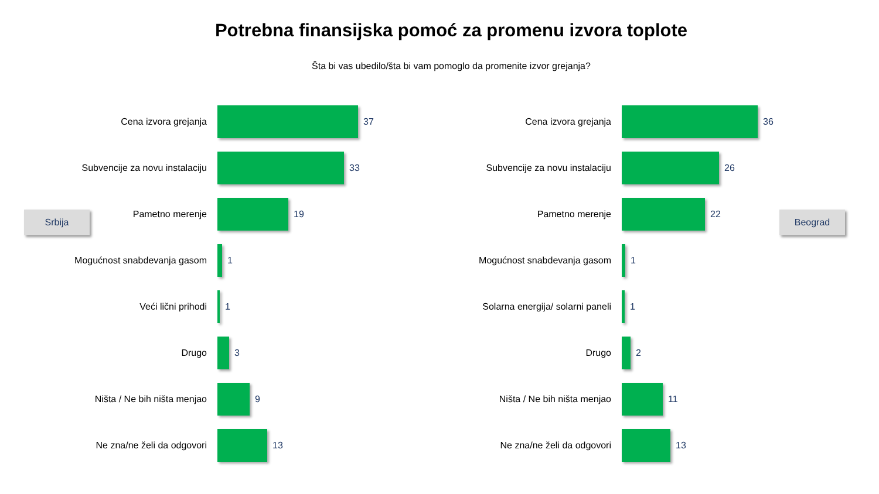Potrebna finansijska pomoć za promenu izvora toplote
Šta bi vas ubedilo/šta bi vam pomoglo da promenite izvor grejanja?
Srbija
Cena izvora grejanja 37
Subvencije za novu instalaciju 33
Pametno merenje 19
Mogućnost snabdevanja gasom 1
Veći lični prihodi 1
Drugo 3
Ništa / Ne bih ništa menjao 9
Ne zna/ne želi da odgovori 13
Cena izvora grejanja 36
Subvencije za novu instalaciju 26
Pametno merenje 22
Mogućnost snabdevanja gasom 1
Solarna energija/ solarni paneli 1
Drugo 2
Ništa / Ne bih ništa menjao 11
Ne zna/ne želi da odgovori 13
Beograd